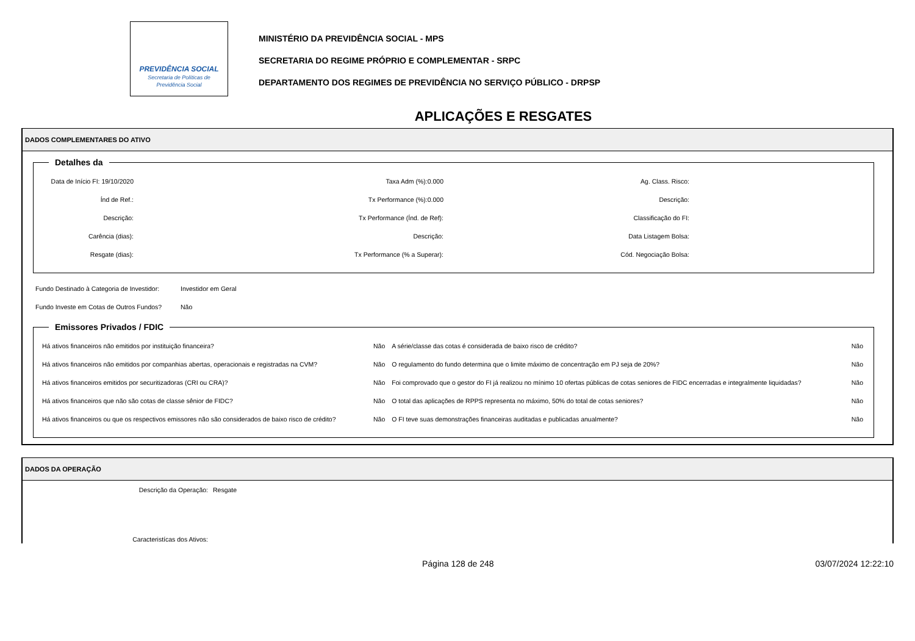PREVIDÊNCIA SOCIAL
Secretaria de Políticas de
Previdência Social
MINISTÉRIO DA PREVIDÊNCIA SOCIAL - MPS
SECRETARIA DO REGIME PRÓPRIO E COMPLEMENTAR - SRPC
DEPARTAMENTO DOS REGIMES DE PREVIDÊNCIA NO SERVIÇO PÚBLICO - DRPSP
APLICAÇÕES E RESGATES
DADOS COMPLEMENTARES DO ATIVO
Detalhes da
| Data de Início FI: 19/10/2020 | Taxa Adm (%):0.000 | Ag. Class. Risco: | |
| Índ de Ref.: | Tx Performance (%):0.000 | Descrição: | |
| Descrição: | Tx Performance (Índ. de Ref): | Classificação do FI: | |
| Carência (dias): | Descrição: | Data Listagem Bolsa: | |
| Resgate (dias): | Tx Performance (% a Superar): | Cód. Negociação Bolsa: | |
| Fundo Destinado à Categoria de Investidor: | Investidor em Geral |
| Fundo Investe em Cotas de Outros Fundos? | Não |
Emissores Privados / FDIC
| Há ativos financeiros não emitidos por instituição financeira? | Não | A série/classe das cotas é considerada de baixo risco de crédito? | Não |
| Há ativos financeiros não emitidos por companhias abertas, operacionais e registradas na CVM? | Não | O regulamento do fundo determina que o limite máximo de concentração em PJ seja de 20%? | Não |
| Há ativos financeiros emitidos por securitizadoras (CRI ou CRA)? | Não | Foi comprovado que o gestor do FI já realizou no mínimo 10 ofertas públicas de cotas seniores de FIDC encerradas e integralmente liquidadas? | Não |
| Há ativos financeiros que não são cotas de classe sênior de FIDC? | Não | O total das aplicações de RPPS representa no máximo, 50% do total de cotas seniores? | Não |
| Há ativos financeiros ou que os respectivos emissores não são considerados de baixo risco de crédito? | Não | O FI teve suas demonstrações financeiras auditadas e publicadas anualmente? | Não |
DADOS DA OPERAÇÃO
| Descrição da Operação: | Resgate |
| Caracteristícas dos Ativos: | |
Página 128 de 248 03/07/2024 12:22:10